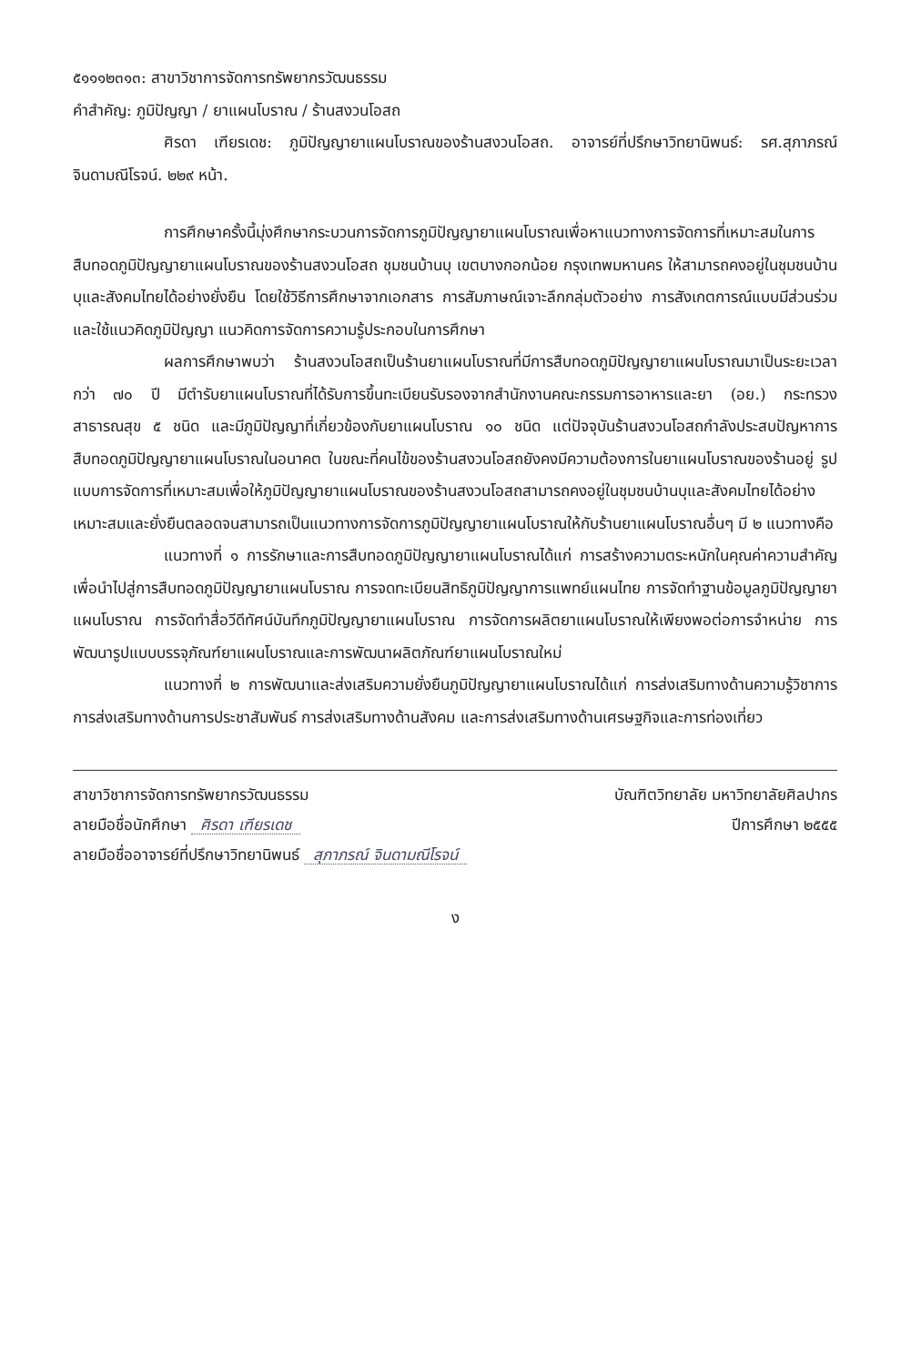๕๑๑๑๒๓๑๓: สาขาวิชาการจัดการทรัพยากรวัฒนธรรม
คำสำคัญ: ภูมิปัญญา / ยาแผนโบราณ / ร้านสงวนโอสถ
ศิรดา เฑียรเดช: ภูมิปัญญายาแผนโบราณของร้านสงวนโอสถ. อาจารย์ที่ปรึกษาวิทยานิพนธ์: รศ.สุภาภรณ์ จินดามณีโรจน์. ๒๒๙ หน้า.
การศึกษาครั้งนี้มุ่งศึกษากระบวนการจัดการภูมิปัญญายาแผนโบราณเพื่อหาแนวทางการจัดการที่เหมาะสมในการสืบทอดภูมิปัญญายาแผนโบราณของร้านสงวนโอสถ ชุมชนบ้านบุ เขตบางกอกน้อย กรุงเทพมหานคร ให้สามารถคงอยู่ในชุมชนบ้านบุและสังคมไทยได้อย่างยั่งยืน โดยใช้วิธีการศึกษาจากเอกสาร การสัมภาษณ์เจาะลึกกลุ่มตัวอย่าง การสังเกตการณ์แบบมีส่วนร่วม และใช้แนวคิดภูมิปัญญา แนวคิดการจัดการความรู้ประกอบในการศึกษา
ผลการศึกษาพบว่า ร้านสงวนโอสถเป็นร้านยาแผนโบราณที่มีการสืบทอดภูมิปัญญายาแผนโบราณมาเป็นระยะเวลากว่า ๗๐ ปี มีตำรับยาแผนโบราณที่ได้รับการขึ้นทะเบียนรับรองจากสำนักงานคณะกรรมการอาหารและยา (อย.) กระทรวงสาธารณสุข ๕ ชนิด และมีภูมิปัญญาที่เกี่ยวข้องกับยาแผนโบราณ ๑๐ ชนิด แต่ปัจจุบันร้านสงวนโอสถกำลังประสบปัญหาการสืบทอดภูมิปัญญายาแผนโบราณในอนาคต ในขณะที่คนไข้ของร้านสงวนโอสถยังคงมีความต้องการในยาแผนโบราณของร้านอยู่ รูปแบบการจัดการที่เหมาะสมเพื่อให้ภูมิปัญญายาแผนโบราณของร้านสงวนโอสถสามารถคงอยู่ในชุมชนบ้านบุและสังคมไทยได้อย่างเหมาะสมและยั่งยืนตลอดจนสามารถเป็นแนวทางการจัดการภูมิปัญญายาแผนโบราณให้กับร้านยาแผนโบราณอื่นๆ มี ๒ แนวทางคือ
แนวทางที่ ๑ การรักษาและการสืบทอดภูมิปัญญายาแผนโบราณได้แก่ การสร้างความตระหนักในคุณค่าความสำคัญเพื่อนำไปสู่การสืบทอดภูมิปัญญายาแผนโบราณ การจดทะเบียนสิทธิภูมิปัญญาการแพทย์แผนไทย การจัดทำฐานข้อมูลภูมิปัญญายาแผนโบราณ การจัดทำสื่อวีดีทัศน์บันทึกภูมิปัญญายาแผนโบราณ การจัดการผลิตยาแผนโบราณให้เพียงพอต่อการจำหน่าย การพัฒนารูปแบบบรรจุภัณฑ์ยาแผนโบราณและการพัฒนาผลิตภัณฑ์ยาแผนโบราณใหม่
แนวทางที่ ๒ การพัฒนาและส่งเสริมความยั่งยืนภูมิปัญญายาแผนโบราณได้แก่ การส่งเสริมทางด้านความรู้วิชาการ การส่งเสริมทางด้านการประชาสัมพันธ์ การส่งเสริมทางด้านสังคม และการส่งเสริมทางด้านเศรษฐกิจและการท่องเที่ยว
สาขาวิชาการจัดการทรัพยากรวัฒนธรรม บัณฑิตวิทยาลัย มหาวิทยาลัยศิลปากร
ลายมือชื่อนักศึกษา ศิรดา เฑียรเดช ปีการศึกษา ๒๕๕๕
ลายมือชื่ออาจารย์ที่ปรึกษาวิทยานิพนธ์ สุภาภรณ์ จินดามณีโรจน์
ง